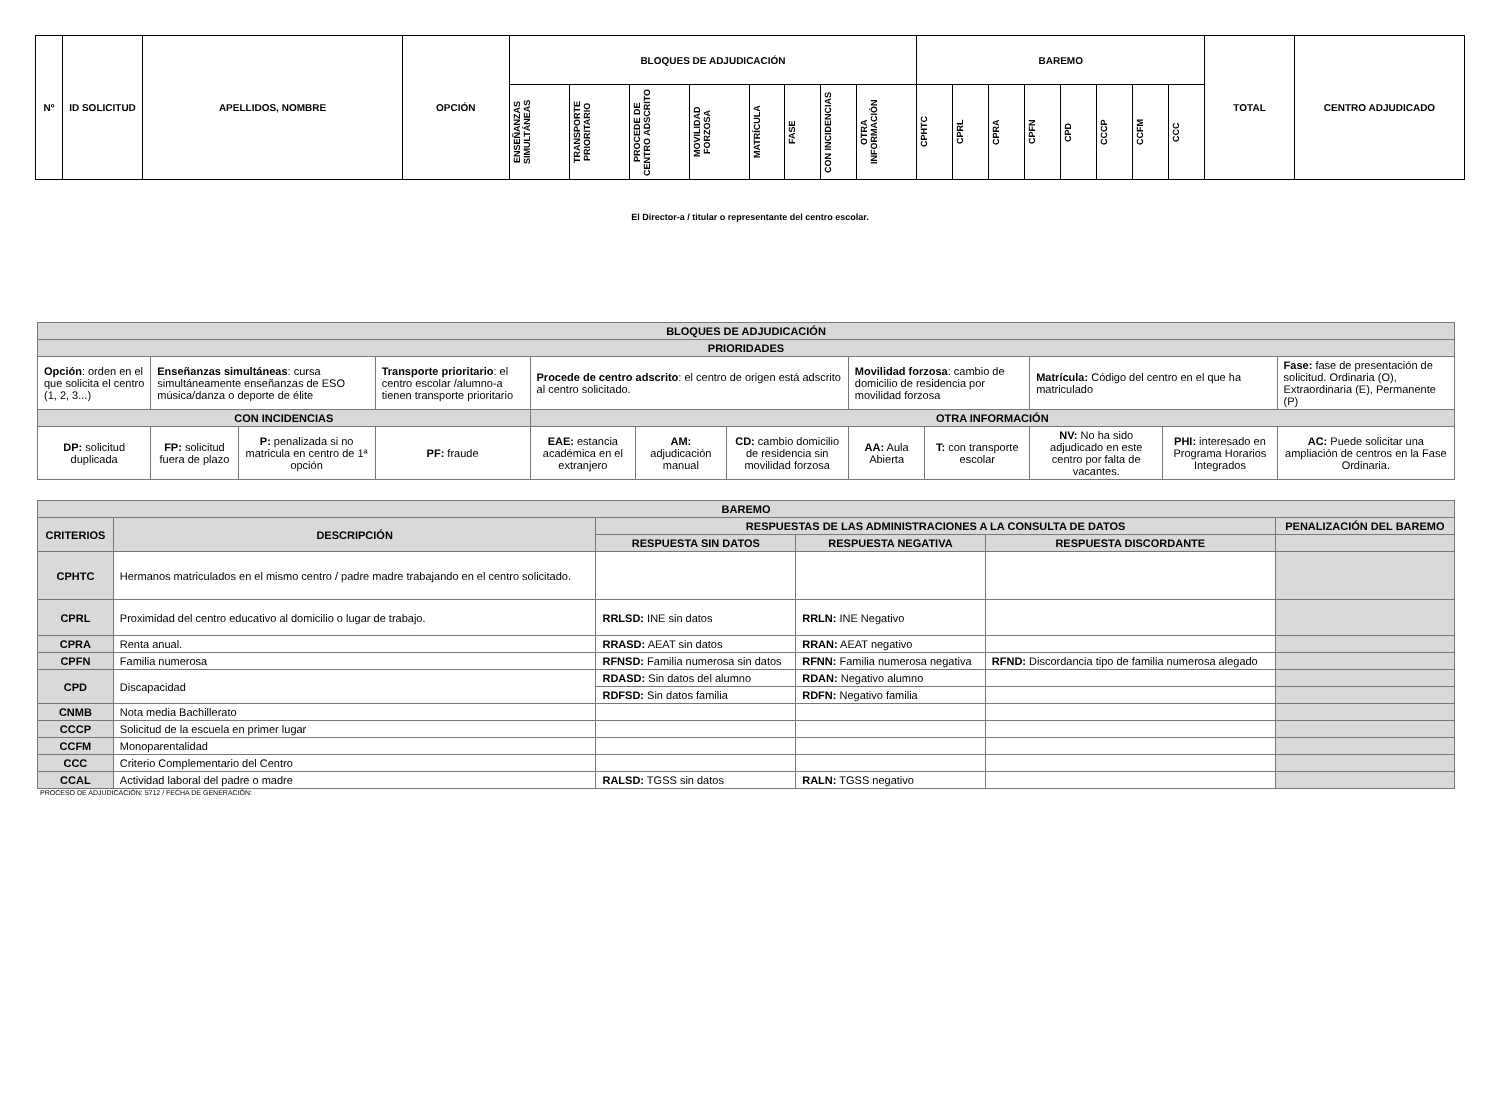| Nº | ID SOLICITUD | APELLIDOS, NOMBRE | OPCIÓN | BLOQUES DE ADJUDICACIÓN | | | | | | | | BAREMO | | | | | | | | TOTAL | CENTRO ADJUDICADO |
| | | | | ENSEÑANZAS SIMULTÁNEAS | TRANSPORTE PRIORITARIO | PROCEDE DE CENTRO ADSCRITO | MOVILIDAD FORZOSA | MATRÍCULA | FASE | CON INCIDENCIAS | OTRA INFORMACIÓN | CPHTC | CPRL | CPRA | CPFN | CPD | CCCP | CCFM | CCC | | |
El Director-a / titular o representante del centro escolar.
| BLOQUES DE ADJUDICACIÓN | | | | | | | | | | | |
| PRIORIDADES | | | | | | | | | | | |
| Opción : orden en el que solicita el centro (1, 2, 3...) | Enseñanzas simultáneas : cursa simultáneamente enseñanzas de ESO música/danza o deporte de élite | | Transporte prioritario : el centro escolar /alumno-a tienen transporte prioritario | Procede de centro adscrito : el centro de origen está adscrito al centro solicitado. | | | Movilidad forzosa : cambio de domicilio de residencia por movilidad forzosa | | Matrícula: Código del centro en el que ha matriculado | | Fase: fase de presentación de solicitud. Ordinaria (O), Extraordinaria (E), Permanente (P) |
| CON INCIDENCIAS | | | | OTRA INFORMACIÓN | | | | | | | |
| DP: solicitud duplicada | FP: solicitud fuera de plazo | P: penalizada si no matricula en centro de 1ª opción | PF: fraude | EAE: estancia académica en el extranjero | AM: adjudicación manual | CD: cambio domicilio de residencia sin movilidad forzosa | AA: Aula Abierta | T: con transporte escolar | NV: No ha sido adjudicado en este centro por falta de vacantes. | PHI: interesado en Programa Horarios Integrados | AC: Puede solicitar una ampliación de centros en la Fase Ordinaria. |
| BAREMO | | | | | |
| CRITERIOS | DESCRIPCIÓN | RESPUESTAS DE LAS ADMINISTRACIONES A LA CONSULTA DE DATOS | | | PENALIZACIÓN DEL BAREMO |
| | | RESPUESTA SIN DATOS | RESPUESTA NEGATIVA | RESPUESTA DISCORDANTE | |
| CPHTC | Hermanos matriculados en el mismo centro / padre madre trabajando en el centro solicitado. | | | | |
| CPRL | Proximidad del centro educativo al domicilio o lugar de trabajo. | RRLSD: INE sin datos | RRLN: INE Negativo | | |
| CPRA | Renta anual. | RRASD: AEAT sin datos | RRAN: AEAT negativo | | |
| CPFN | Familia numerosa | RFNSD: Familia numerosa sin datos | RFNN: Familia numerosa negativa | RFND: Discordancia tipo de familia numerosa alegado | |
| CPD | Discapacidad | RDASD: Sin datos del alumno | RDAN: Negativo alumno | | |
| | | RDFSD: Sin datos familia | RDFN: Negativo familia | | |
| CNMB | Nota media Bachillerato | | | | |
| CCCP | Solicitud de la escuela en primer lugar | | | | |
| CCFM | Monoparentalidad | | | | |
| CCC | Criterio Complementario del Centro | | | | |
| CCAL | Actividad laboral del padre o madre | RALSD: TGSS sin datos | RALN: TGSS negativo | | |
PROCESO DE ADJUDICACIÓN: 5712 / FECHA DE GENERACIÓN: